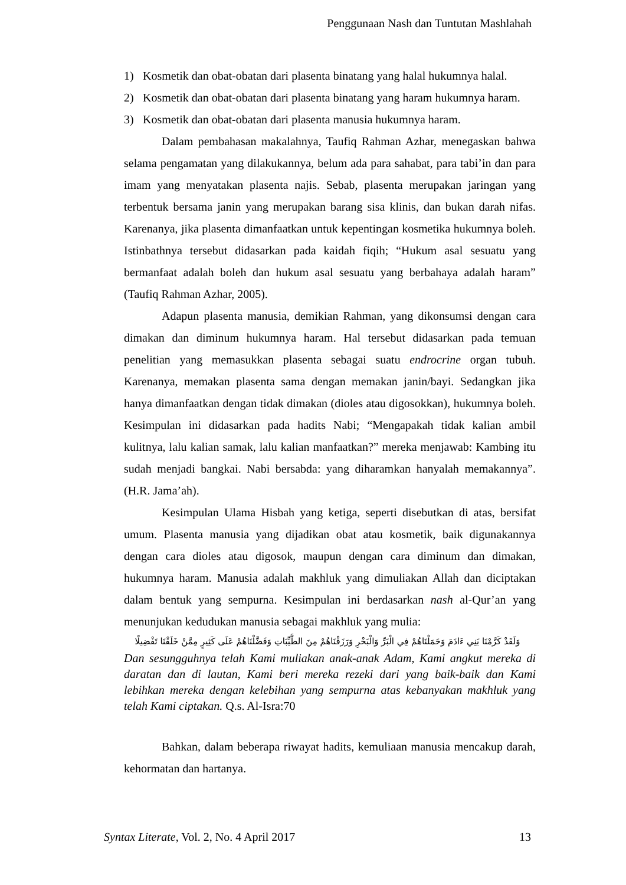Penggunaan Nash dan Tuntutan Mashlahah
1) Kosmetik dan obat-obatan dari plasenta binatang yang halal hukumnya halal.
2) Kosmetik dan obat-obatan dari plasenta binatang yang haram hukumnya haram.
3) Kosmetik dan obat-obatan dari plasenta manusia hukumnya haram.
Dalam pembahasan makalahnya, Taufiq Rahman Azhar, menegaskan bahwa selama pengamatan yang dilakukannya, belum ada para sahabat, para tabi’in dan para imam yang menyatakan plasenta najis. Sebab, plasenta merupakan jaringan yang terbentuk bersama janin yang merupakan barang sisa klinis, dan bukan darah nifas. Karenanya, jika plasenta dimanfaatkan untuk kepentingan kosmetika hukumnya boleh. Istinbathnya tersebut didasarkan pada kaidah fiqih; “Hukum asal sesuatu yang bermanfaat adalah boleh dan hukum asal sesuatu yang berbahaya adalah haram” (Taufiq Rahman Azhar, 2005).
Adapun plasenta manusia, demikian Rahman, yang dikonsumsi dengan cara dimakan dan diminum hukumnya haram. Hal tersebut didasarkan pada temuan penelitian yang memasukkan plasenta sebagai suatu endrocrine organ tubuh. Karenanya, memakan plasenta sama dengan memakan janin/bayi. Sedangkan jika hanya dimanfaatkan dengan tidak dimakan (dioles atau digosokkan), hukumnya boleh. Kesimpulan ini didasarkan pada hadits Nabi; “Mengapakah tidak kalian ambil kulitnya, lalu kalian samak, lalu kalian manfaatkan?” mereka menjawab: Kambing itu sudah menjadi bangkai. Nabi bersabda: yang diharamkan hanyalah memakannya”. (H.R. Jama’ah).
Kesimpulan Ulama Hisbah yang ketiga, seperti disebutkan di atas, bersifat umum. Plasenta manusia yang dijadikan obat atau kosmetik, baik digunakannya dengan cara dioles atau digosok, maupun dengan cara diminum dan dimakan, hukumnya haram. Manusia adalah makhluk yang dimuliakan Allah dan diciptakan dalam bentuk yang sempurna. Kesimpulan ini berdasarkan nash al-Qur’an yang menunjukan kedudukan manusia sebagai makhluk yang mulia:
وَلَقَدْ كَرَّمْنَا بَنِي ءَادَمَ وَحَمَلْنَاهُمْ فِي الْبَرِّ وَالْبَحْرِ وَرَزَقْنَاهُمْ مِنَ الطَّيِّبَاتِ وَفَضَّلْنَاهُمْ عَلَى كَثِيرٍ مِمَّنْ خَلَقْنَا تَفْضِيلًا
Dan sesungguhnya telah Kami muliakan anak-anak Adam, Kami angkut mereka di daratan dan di lautan, Kami beri mereka rezeki dari yang baik-baik dan Kami lebihkan mereka dengan kelebihan yang sempurna atas kebanyakan makhluk yang telah Kami ciptakan. Q.s. Al-Isra:70
Bahkan, dalam beberapa riwayat hadits, kemuliaan manusia mencakup darah, kehormatan dan hartanya.
Syntax Literate, Vol. 2, No. 4 April 2017 13